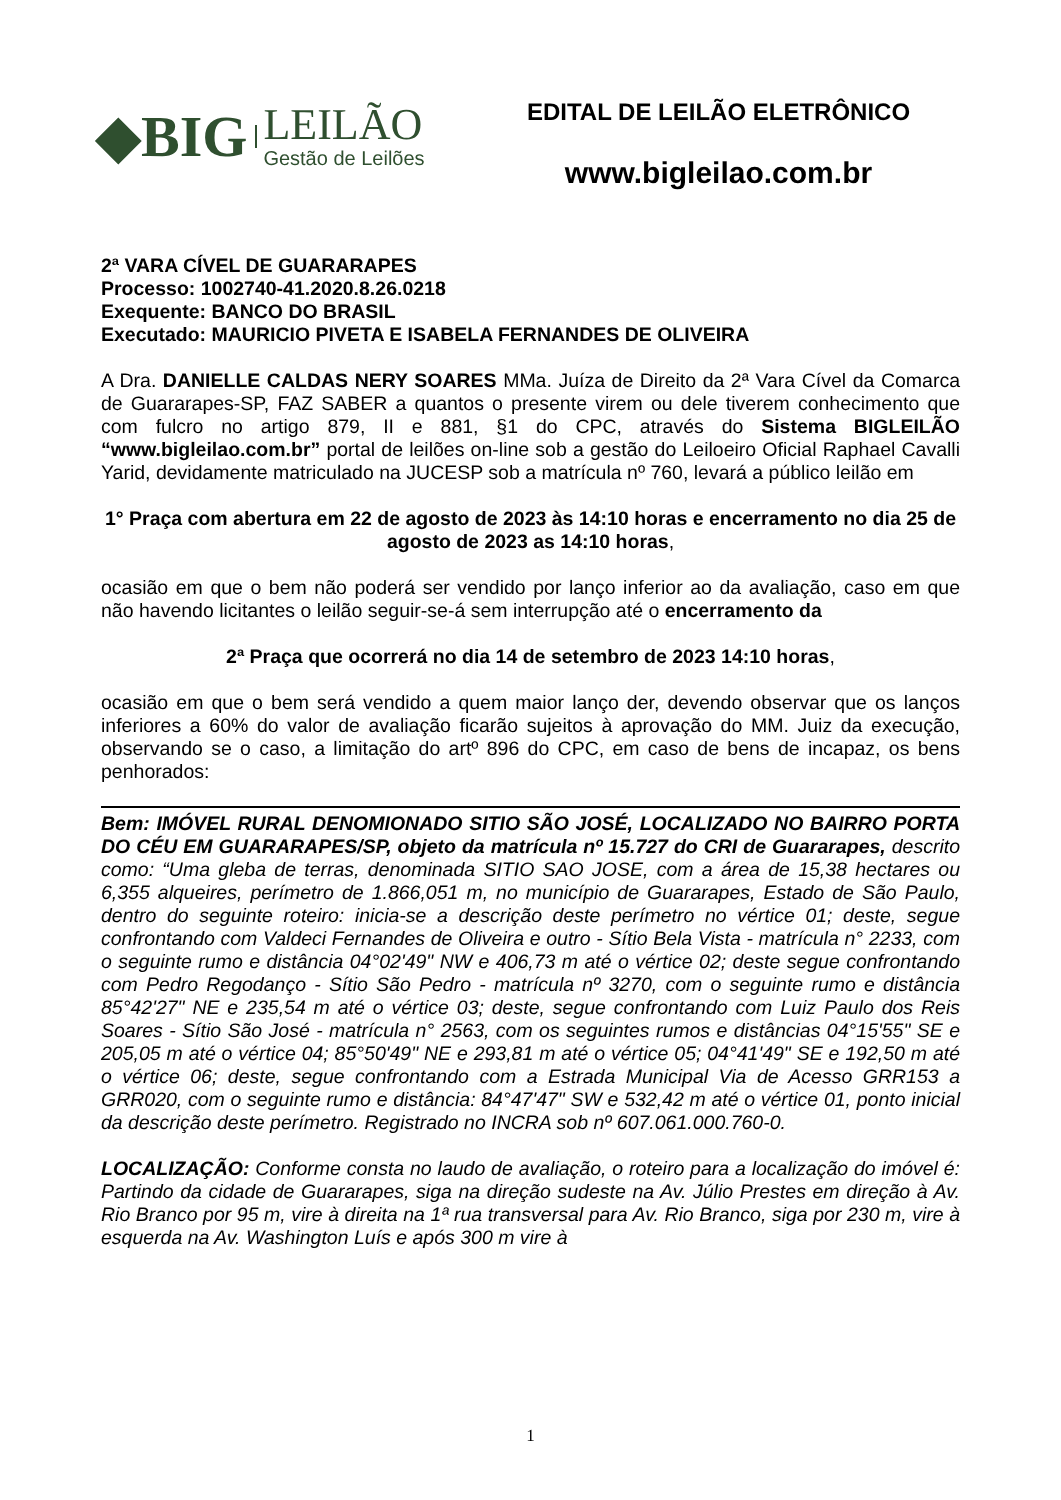◆BIG
LEILÃO
Gestão de Leilões
EDITAL DE LEILÃO ELETRÔNICO
www.bigleilao.com.br
2ª VARA CÍVEL DE GUARARAPES
Processo: 1002740-41.2020.8.26.0218
Exequente: BANCO DO BRASIL
Executado: MAURICIO PIVETA E ISABELA FERNANDES DE OLIVEIRA
A Dra. DANIELLE CALDAS NERY SOARES MMa. Juíza de Direito da 2ª Vara Cível da Comarca de Guararapes-SP, FAZ SABER a quantos o presente virem ou dele tiverem conhecimento que com fulcro no artigo 879, II e 881, §1 do CPC, através do Sistema BIGLEILÃO “www.bigleilao.com.br” portal de leilões on-line sob a gestão do Leiloeiro Oficial Raphael Cavalli Yarid, devidamente matriculado na JUCESP sob a matrícula nº 760, levará a público leilão em
1° Praça com abertura em 22 de agosto de 2023 às 14:10 horas e encerramento no dia 25 de agosto de 2023 as 14:10 horas,
ocasião em que o bem não poderá ser vendido por lanço inferior ao da avaliação, caso em que não havendo licitantes o leilão seguir-se-á sem interrupção até o encerramento da
2ª Praça que ocorrerá no dia 14 de setembro de 2023 14:10 horas,
ocasião em que o bem será vendido a quem maior lanço der, devendo observar que os lanços inferiores a 60% do valor de avaliação ficarão sujeitos à aprovação do MM. Juiz da execução, observando se o caso, a limitação do artº 896 do CPC, em caso de bens de incapaz, os bens penhorados:
Bem: IMÓVEL RURAL DENOMIONADO SITIO SÃO JOSÉ, LOCALIZADO NO BAIRRO PORTA DO CÉU EM GUARARAPES/SP, objeto da matrícula nº 15.727 do CRI de Guararapes, descrito como: “Uma gleba de terras, denominada SITIO SAO JOSE, com a área de 15,38 hectares ou 6,355 alqueires, perímetro de 1.866,051 m, no município de Guararapes, Estado de São Paulo, dentro do seguinte roteiro: inicia-se a descrição deste perímetro no vértice 01; deste, segue confrontando com Valdeci Fernandes de Oliveira e outro - Sítio Bela Vista - matrícula n° 2233, com o seguinte rumo e distância 04°02'49" NW e 406,73 m até o vértice 02; deste segue confrontando com Pedro Regodanço - Sítio São Pedro - matrícula nº 3270, com o seguinte rumo e distância 85°42'27" NE e 235,54 m até o vértice 03; deste, segue confrontando com Luiz Paulo dos Reis Soares - Sítio São José - matrícula n° 2563, com os seguintes rumos e distâncias 04°15'55" SE e 205,05 m até o vértice 04; 85°50'49" NE e 293,81 m até o vértice 05; 04°41'49" SE e 192,50 m até o vértice 06; deste, segue confrontando com a Estrada Municipal Via de Acesso GRR153 a GRR020, com o seguinte rumo e distância: 84°47'47" SW e 532,42 m até o vértice 01, ponto inicial da descrição deste perímetro. Registrado no INCRA sob nº 607.061.000.760-0.
LOCALIZAÇÃO: Conforme consta no laudo de avaliação, o roteiro para a localização do imóvel é: Partindo da cidade de Guararapes, siga na direção sudeste na Av. Júlio Prestes em direção à Av. Rio Branco por 95 m, vire à direita na 1ª rua transversal para Av. Rio Branco, siga por 230 m, vire à esquerda na Av. Washington Luís e após 300 m vire à
1